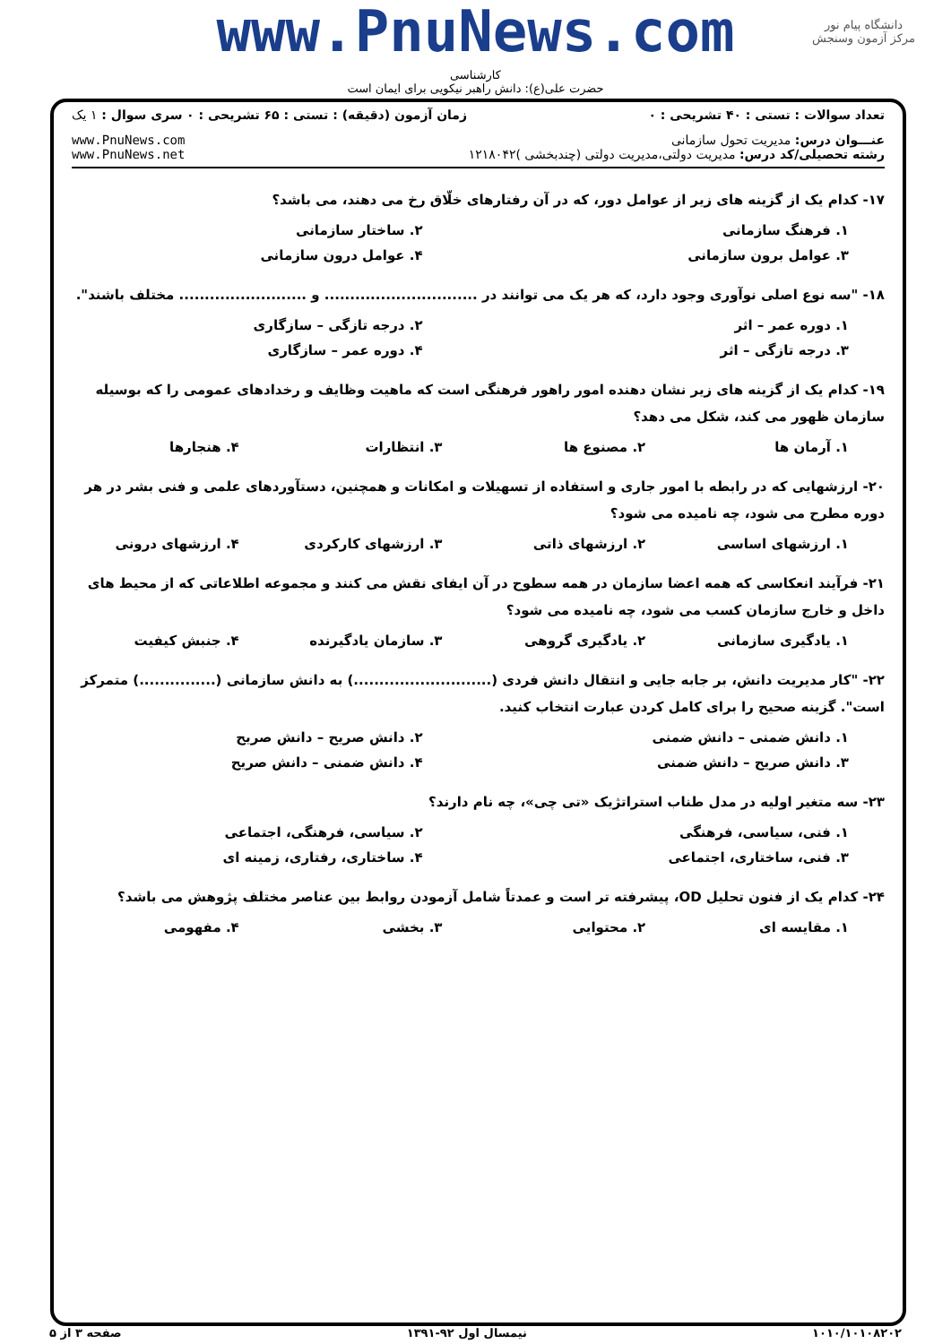دانشگاه پیام نور
مرکز آزمون وسنجش
www.PnuNews.com
کارشناسی
حضرت علی(ع): دانش راهبر نیکویی برای ایمان است
| تعداد سوالات : تستی : ۴۰ تشریحی : ۰ | زمان آزمون (دقیقه) : تستی : ۶۵ تشریحی : ۰ | سری سوال : ۱ یک |
| عنـــوان درس: مدیریت تحول سازمانی رشته تحصیلی/کد درس: مدیریت دولتی،مدیریت دولتی (چندبخشی )۱۲۱۸۰۴۲ | | www.PnuNews.com www.PnuNews.net |
۱۷- کدام یک از گزینه های زیر از عوامل دور، که در آن رفتارهای خلّاق رخ می دهند، می باشد؟
۱. فرهنگ سازمانی ۲. ساختار سازمانی
۳. عوامل برون سازمانی ۴. عوامل درون سازمانی
۱۸- "سه نوع اصلی نوآوری وجود دارد، که هر یک می توانند در .............................. و ......................... مختلف باشند".
۱. دوره عمر – اثر ۲. درجه تازگی – سازگاری
۳. درجه تازگی – اثر ۴. دوره عمر – سازگاری
۱۹- کدام یک از گزینه های زیر نشان دهنده امور راهور فرهنگی است که ماهیت وظایف و رخدادهای عمومی را که بوسیله سازمان ظهور می کند، شکل می دهد؟
۱. آرمان ها ۲. مصنوع ها ۳. انتظارات ۴. هنجارها
۲۰- ارزشهایی که در رابطه با امور جاری و استفاده از تسهیلات و امکانات و همچنین، دستآوردهای علمی و فنی بشر در هر دوره مطرح می شود، چه نامیده می شود؟
۱. ارزشهای اساسی ۲. ارزشهای ذاتی ۳. ارزشهای کارکردی ۴. ارزشهای درونی
۲۱- فرآیند انعکاسی که همه اعضا سازمان در همه سطوح در آن ایفای نقش می کنند و مجموعه اطلاعاتی که از محیط های داخل و خارج سازمان کسب می شود، چه نامیده می شود؟
۱. یادگیری سازمانی ۲. یادگیری گروهی ۳. سازمان یادگیرنده ۴. جنبش کیفیت
۲۲- "کار مدیریت دانش، بر جابه جایی و انتقال دانش فردی (...........................) به دانش سازمانی (...............) متمرکز است". گزینه صحیح را برای کامل کردن عبارت انتخاب کنید.
۱. دانش ضمنی – دانش ضمنی ۲. دانش صریح – دانش صریح
۳. دانش صریح – دانش ضمنی ۴. دانش ضمنی – دانش صریح
۲۳- سه متغیر اولیه در مدل طناب استراتژیک «تی چی»، چه نام دارند؟
۱. فنی، سیاسی، فرهنگی ۲. سیاسی، فرهنگی، اجتماعی
۳. فنی، ساختاری، اجتماعی ۴. ساختاری، رفتاری، زمینه ای
۲۴- کدام یک از فنون تحلیل OD، پیشرفته تر است و عمدتاً شامل آزمودن روابط بین عناصر مختلف پژوهش می باشد؟
۱. مقایسه ای ۲. محتوایی ۳. بخشی ۴. مفهومی
۱۰۱۰/۱۰۱۰۸۲۰۲ نیمسال اول ۹۲-۱۳۹۱ صفحه ۳ از ۵